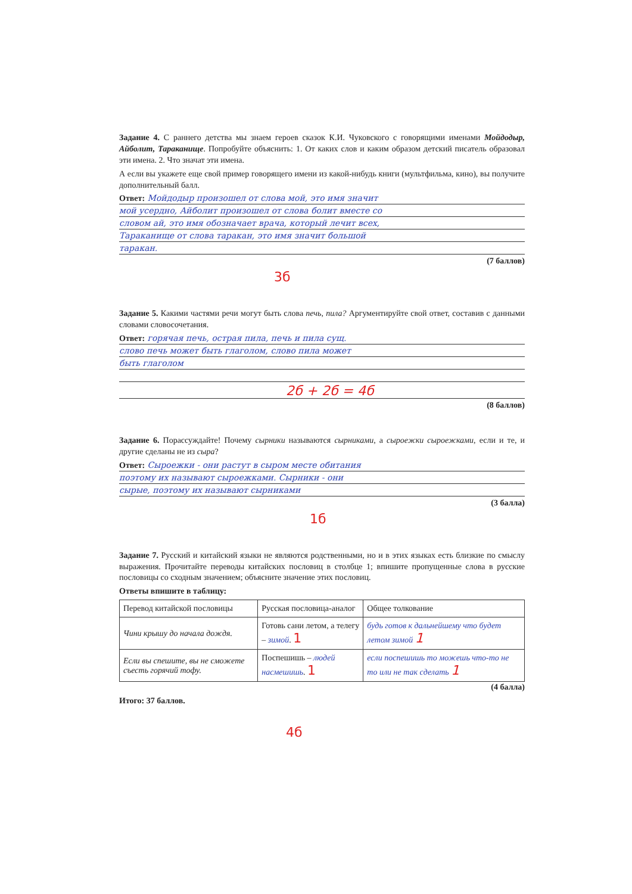Задание 4. С раннего детства мы знаем героев сказок К.И. Чуковского с говорящими именами Мойдодыр, Айболит, Тараканище. Попробуйте объяснить: 1. От каких слов и каким образом детский писатель образовал эти имена. 2. Что значат эти имена.
А если вы укажете еще свой пример говорящего имени из какой-нибудь книги (мультфильма, кино), вы получите дополнительный балл.
Ответ: Мойдодыр произошел от слова мой, это имя значит
мой усердно, Айболит произошел от слова болит вместе со
словом ай, это имя обозначает врача, который лечит всех,
Тараканище от слова таракан, это имя значит большой
таракан.
(7 баллов)
3б
Задание 5. Какими частями речи могут быть слова печь, пила? Аргументируйте свой ответ, составив с данными словами словосочетания.
Ответ: горячая печь, острая пила, печь и пила сущ.
слово печь может быть глаголом, слово пила может
быть глаголом
2б + 2б = 4б
(8 баллов)
Задание 6. Порассуждайте! Почему сырники называются сырниками, а сыроежки сыроежками, если и те, и другие сделаны не из сыра?
Ответ: Сыроежки - они растут в сыром месте обитания
поэтому их называют сыроежками. Сырники - они
сырые, поэтому их называют сырниками
(3 балла)
1б
Задание 7. Русский и китайский языки не являются родственными, но и в этих языках есть близкие по смыслу выражения. Прочитайте переводы китайских пословиц в столбце 1; впишите пропущенные слова в русские пословицы со сходным значением; объясните значение этих пословиц.
Ответы впишите в таблицу:
| Перевод китайской пословицы | Русская пословица-аналог | Общее толкование |
| --- | --- | --- |
| Чини крышу до начала дождя. | Готовь сани летом, а телегу – зимой . 1 | будь готов к дальнейшему что будет летом зимой 1 |
| Если вы спешите, вы не сможете съесть горячий тофу. | Поспешишь – людей насмешишь . 1 | если поспешишь то можешь что-то не то или не так сделать 1 |
(4 балла)
Итого: 37 баллов.
4б